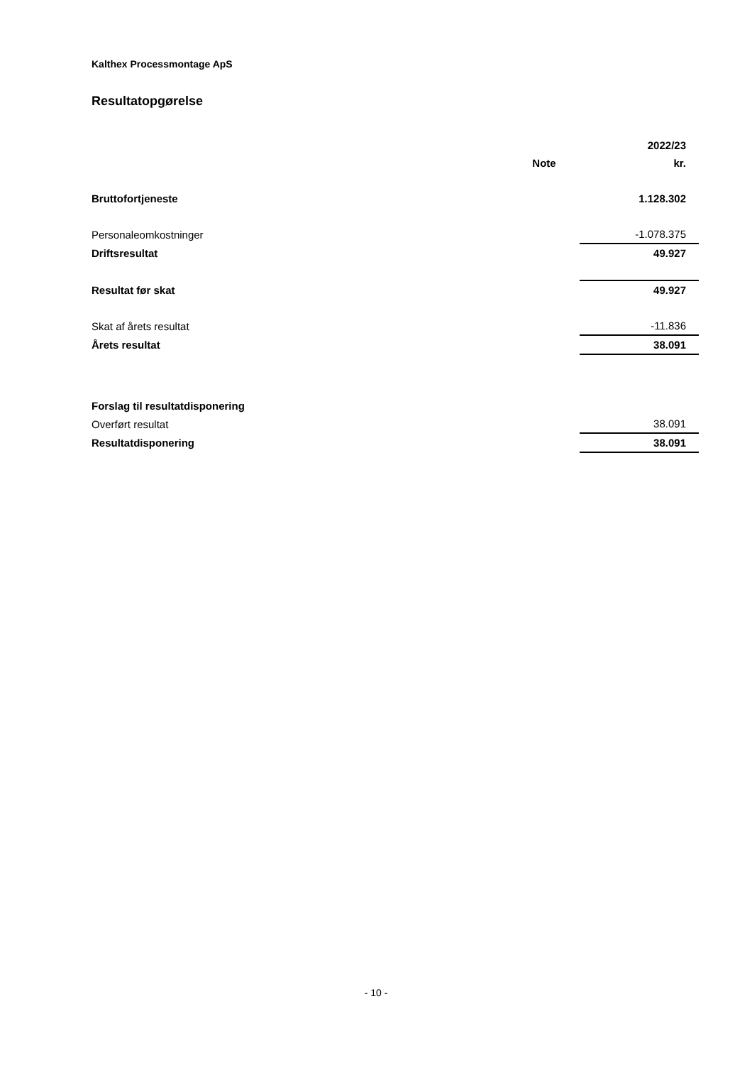Kalthex Processmontage ApS
Resultatopgørelse
| | | 2022/23 |
| | Note | kr. |
| Bruttofortjeneste | | 1.128.302 |
| Personaleomkostninger | | -1.078.375 |
| Driftsresultat | | 49.927 |
| Resultat før skat | | 49.927 |
| Skat af årets resultat | | -11.836 |
| Årets resultat | | 38.091 |
| Forslag til resultatdisponering | | |
| Overført resultat | | 38.091 |
| Resultatdisponering | | 38.091 |
- 10 -